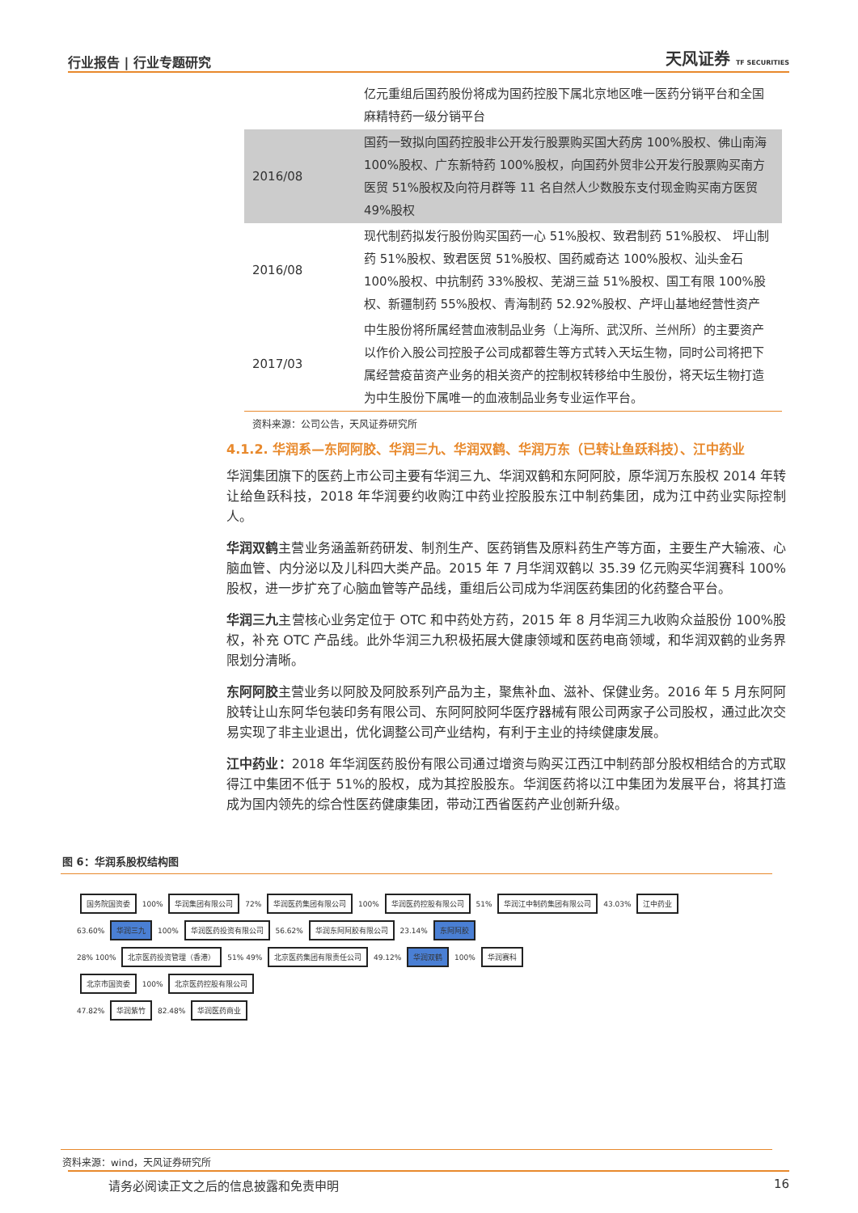行业报告 | 行业专题研究 天风证券 TF SECURITIES
| | 亿元重组后国药股份将成为国药控股下属北京地区唯一医药分销平台和全国麻精特药一级分销平台 |
| 2016/08 | 国药一致拟向国药控股非公开发行股票购买国大药房 100%股权、佛山南海 100%股权、广东新特药 100%股权，向国药外贸非公开发行股票购买南方医贸 51%股权及向符月群等 11 名自然人少数股东支付现金购买南方医贸 49%股权 |
| 2016/08 | 现代制药拟发行股份购买国药一心 51%股权、致君制药 51%股权、 坪山制药 51%股权、致君医贸 51%股权、国药威奇达 100%股权、汕头金石100%股权、中抗制药 33%股权、芜湖三益 51%股权、国工有限 100%股权、新疆制药 55%股权、青海制药 52.92%股权、产坪山基地经营性资产 |
| 2017/03 | 中生股份将所属经营血液制品业务（上海所、武汉所、兰州所）的主要资产以作价入股公司控股子公司成都蓉生等方式转入天坛生物，同时公司将把下属经营疫苗资产业务的相关资产的控制权转移给中生股份，将天坛生物打造为中生股份下属唯一的血液制品业务专业运作平台。 |
资料来源：公司公告，天风证券研究所
4.1.2. 华润系—东阿阿胶、华润三九、华润双鹤、华润万东（已转让鱼跃科技）、江中药业
华润集团旗下的医药上市公司主要有华润三九、华润双鹤和东阿阿胶，原华润万东股权 2014 年转让给鱼跃科技，2018 年华润要约收购江中药业控股股东江中制药集团，成为江中药业实际控制人。
华润双鹤主营业务涵盖新药研发、制剂生产、医药销售及原料药生产等方面，主要生产大输液、心脑血管、内分泌以及儿科四大类产品。2015 年 7 月华润双鹤以 35.39 亿元购买华润赛科 100%股权，进一步扩充了心脑血管等产品线，重组后公司成为华润医药集团的化药整合平台。
华润三九主营核心业务定位于 OTC 和中药处方药，2015 年 8 月华润三九收购众益股份 100%股权，补充 OTC 产品线。此外华润三九积极拓展大健康领域和医药电商领域，和华润双鹤的业务界限划分清晰。
东阿阿胶主营业务以阿胶及阿胶系列产品为主，聚焦补血、滋补、保健业务。2016 年 5 月东阿阿胶转让山东阿华包装印务有限公司、东阿阿胶阿华医疗器械有限公司两家子公司股权，通过此次交易实现了非主业退出，优化调整公司产业结构，有利于主业的持续健康发展。
江中药业：2018 年华润医药股份有限公司通过增资与购买江西江中制药部分股权相结合的方式取得江中集团不低于 51%的股权，成为其控股股东。华润医药将以江中集团为发展平台，将其打造成为国内领先的综合性医药健康集团，带动江西省医药产业创新升级。
图 6：华润系股权结构图
国务院国资委 100% 华润集团有限公司 72% 华润医药集团有限公司 100% 华润医药控股有限公司 51% 华润江中制药集团有限公司 43.03% 江中药业
63.60% 华润三九 100% 华润医药投资有限公司 56.62% 华润东阿阿胶有限公司 23.14% 东阿阿胶
28% 100% 北京医药投资管理（香港） 51% 49% 北京医药集团有限责任公司 49.12% 华润双鹤 100% 华润赛科
北京市国资委 100% 北京医药控股有限公司
47.82% 华润紫竹 82.48% 华润医药商业
资料来源：wind，天风证券研究所
请务必阅读正文之后的信息披露和免责申明 16